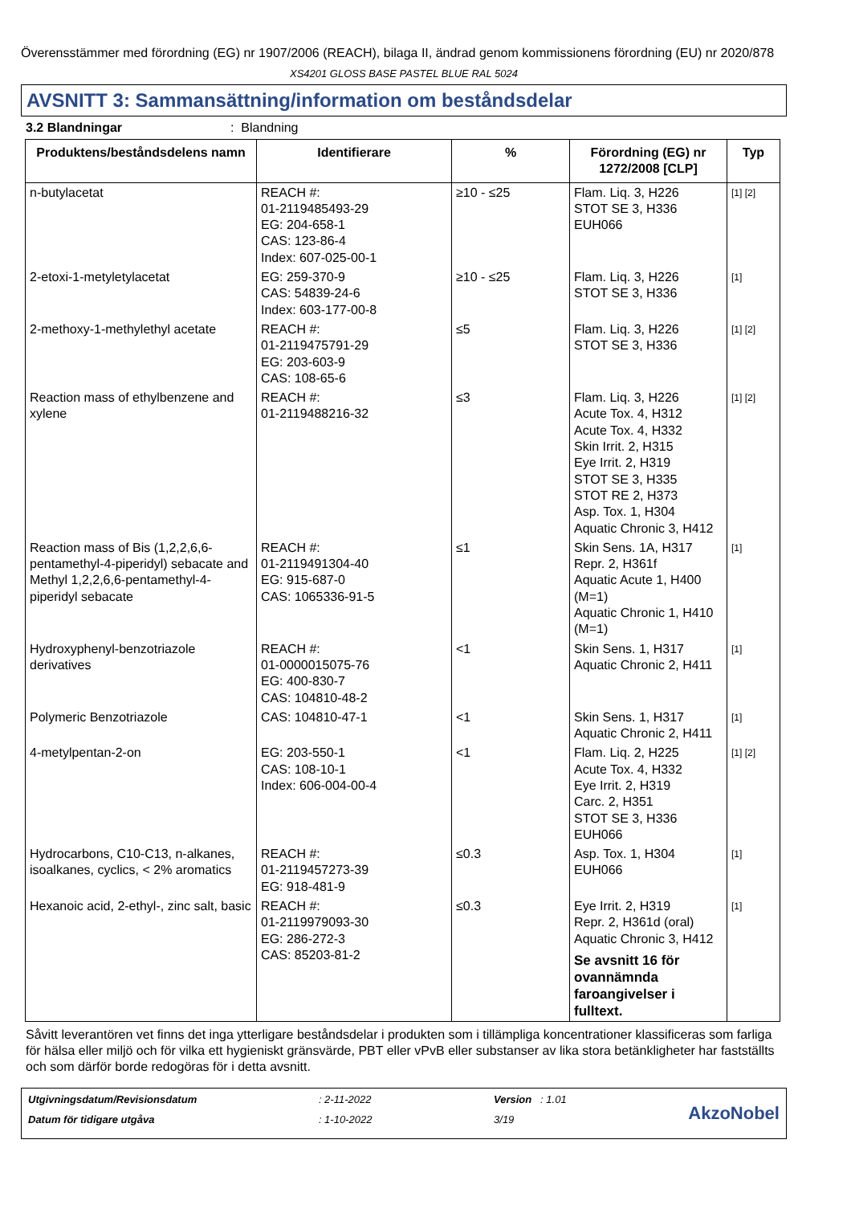Överensstämmer med förordning (EG) nr 1907/2006 (REACH), bilaga II, ändrad genom kommissionens förordning (EU) nr 2020/878
XS4201 GLOSS BASE PASTEL BLUE RAL 5024
AVSNITT 3: Sammansättning/information om beståndsdelar
3.2 Blandningar: Blandning
| Produktens/beståndsdelens namn | Identifierare | % | Förordning (EG) nr 1272/2008 [CLP] | Typ |
| --- | --- | --- | --- | --- |
| n-butylacetat | REACH #: 01-2119485493-29 EG: 204-658-1 CAS: 123-86-4 Index: 607-025-00-1 | ≥10 - ≤25 | Flam. Liq. 3, H226 STOT SE 3, H336 EUH066 | [1] [2] |
| 2-etoxi-1-metyletylacetat | EG: 259-370-9 CAS: 54839-24-6 Index: 603-177-00-8 | ≥10 - ≤25 | Flam. Liq. 3, H226 STOT SE 3, H336 | [1] |
| 2-methoxy-1-methylethyl acetate | REACH #: 01-2119475791-29 EG: 203-603-9 CAS: 108-65-6 | ≤5 | Flam. Liq. 3, H226 STOT SE 3, H336 | [1] [2] |
| Reaction mass of ethylbenzene and xylene | REACH #: 01-2119488216-32 | ≤3 | Flam. Liq. 3, H226 Acute Tox. 4, H312 Acute Tox. 4, H332 Skin Irrit. 2, H315 Eye Irrit. 2, H319 STOT SE 3, H335 STOT RE 2, H373 Asp. Tox. 1, H304 Aquatic Chronic 3, H412 | [1] [2] |
| Reaction mass of Bis (1,2,2,6,6-pentamethyl-4-piperidyl) sebacate and Methyl 1,2,2,6,6-pentamethyl-4-piperidyl sebacate | REACH #: 01-2119491304-40 EG: 915-687-0 CAS: 1065336-91-5 | ≤1 | Skin Sens. 1A, H317 Repr. 2, H361f Aquatic Acute 1, H400 (M=1) Aquatic Chronic 1, H410 (M=1) | [1] |
| Hydroxyphenyl-benzotriazole derivatives | REACH #: 01-0000015075-76 EG: 400-830-7 CAS: 104810-48-2 | <1 | Skin Sens. 1, H317 Aquatic Chronic 2, H411 | [1] |
| Polymeric Benzotriazole | CAS: 104810-47-1 | <1 | Skin Sens. 1, H317 Aquatic Chronic 2, H411 | [1] |
| 4-metylpentan-2-on | EG: 203-550-1 CAS: 108-10-1 Index: 606-004-00-4 | <1 | Flam. Liq. 2, H225 Acute Tox. 4, H332 Eye Irrit. 2, H319 Carc. 2, H351 STOT SE 3, H336 EUH066 | [1] [2] |
| Hydrocarbons, C10-C13, n-alkanes, isoalkanes, cyclics, < 2% aromatics | REACH #: 01-2119457273-39 EG: 918-481-9 | ≤0.3 | Asp. Tox. 1, H304 EUH066 | [1] |
| Hexanoic acid, 2-ethyl-, zinc salt, basic | REACH #: 01-2119979093-30 EG: 286-272-3 CAS: 85203-81-2 | ≤0.3 | Eye Irrit. 2, H319 Repr. 2, H361d (oral) Aquatic Chronic 3, H412 Se avsnitt 16 för ovannämnda faroangivelser i fulltext. | [1] |
Såvitt leverantören vet finns det inga ytterligare beståndsdelar i produkten som i tillämpliga koncentrationer klassificeras som farliga för hälsa eller miljö och för vilka ett hygieniskt gränsvärde, PBT eller vPvB eller substanser av lika stora betänkligheter har fastställts och som därför borde redogöras för i detta avsnitt.
Utgivningsdatum/Revisionsdatum
Datum för tidigare utgåva
: 2-11-2022
: 1-10-2022
Version : 1.01
3/19
AkzoNobel